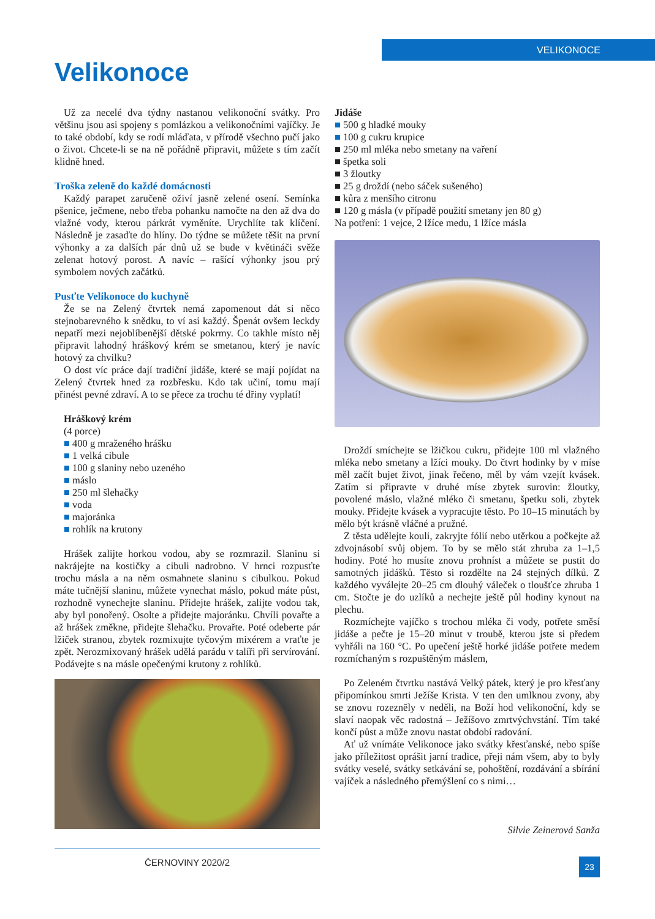VELIKONOCE
Velikonoce
Už za necelé dva týdny nastanou velikonoční svátky. Pro většinu jsou asi spojeny s pomlázkou a velikonočními vajíčky. Je to také období, kdy se rodí mláďata, v přírodě všechno pučí jako o život. Chcete-li se na ně pořádně připravit, můžete s tím začít klidně hned.
Troška zeleně do každé domácnosti
Každý parapet zaručeně oživí jasně zelené osení. Semínka pšenice, ječmene, nebo třeba pohanku namočte na den až dva do vlažné vody, kterou párkrát vyměníte. Urychlíte tak klíčení. Následně je zasaďte do hlíny. Do týdne se můžete těšit na první výhonky a za dalších pár dnů už se bude v květináči svěže zelenat hotový porost. A navíc – rašící výhonky jsou prý symbolem nových začátků.
Pusťte Velikonoce do kuchyně
Že se na Zelený čtvrtek nemá zapomenout dát si něco stejnobarevného k snědku, to ví asi každý. Špenát ovšem leckdy nepatří mezi nejoblíbenější dětské pokrmy. Co takhle místo něj připravit lahodný hráškový krém se smetanou, který je navíc hotový za chvilku?
O dost víc práce dají tradiční jidáše, které se mají pojídat na Zelený čtvrtek hned za rozbřesku. Kdo tak učiní, tomu mají přinést pevné zdraví. A to se přece za trochu té dřiny vyplatí!
Hráškový krém
(4 porce)
■ 400 g mraženého hrášku
■ 1 velká cibule
■ 100 g slaniny nebo uzeného
■ máslo
■ 250 ml šlehačky
■ voda
■ majoránka
■ rohlík na krutony
Hrášek zalijte horkou vodou, aby se rozmrazil. Slaninu si nakrájejte na kostičky a cibuli nadrobno. V hrnci rozpusťte trochu másla a na něm osmahnete slaninu s cibulkou. Pokud máte tučnější slaninu, můžete vynechat máslo, pokud máte půst, rozhodně vynechejte slaninu. Přidejte hrášek, zalijte vodou tak, aby byl ponořený. Osolte a přidejte majoránku. Chvíli povařte a až hrášek změkne, přidejte šlehačku. Provařte. Poté odeberte pár lžiček stranou, zbytek rozmixujte tyčovým mixérem a vraťte je zpět. Nerozmixovaný hrášek udělá parádu v talíři při servírování. Podávejte s na másle opečenými krutony z rohlíků.
Jidáše
■ 500 g hladké mouky
■ 100 g cukru krupice
■ 250 ml mléka nebo smetany na vaření
■ špetka soli
■ 3 žloutky
■ 25 g droždí (nebo sáček sušeného)
■ kůra z menšího citronu
■ 120 g másla (v případě použití smetany jen 80 g)
Na potření: 1 vejce, 2 lžíce medu, 1 lžíce másla
Droždí smíchejte se lžičkou cukru, přidejte 100 ml vlažného mléka nebo smetany a lžíci mouky. Do čtvrt hodinky by v míse měl začít bujet život, jinak řečeno, měl by vám vzejít kvásek. Zatím si připravte v druhé míse zbytek surovin: žloutky, povolené máslo, vlažné mléko či smetanu, špetku soli, zbytek mouky. Přidejte kvásek a vypracujte těsto. Po 10–15 minutách by mělo být krásně vláčné a pružné.
Z těsta udělejte kouli, zakryjte fólií nebo utěrkou a počkejte až zdvojnásobí svůj objem. To by se mělo stát zhruba za 1–1,5 hodiny. Poté ho musíte znovu prohníst a můžete se pustit do samotných jidášků. Těsto si rozdělte na 24 stejných dílků. Z každého vyválejte 20–25 cm dlouhý váleček o tloušťce zhruba 1 cm. Stočte je do uzlíků a nechejte ještě půl hodiny kynout na plechu.
Rozmíchejte vajíčko s trochou mléka či vody, potřete směsí jidáše a pečte je 15–20 minut v troubě, kterou jste si předem vyhřáli na 160 °C. Po upečení ještě horké jidáše potřete medem rozmíchaným s rozpuštěným máslem,
Po Zeleném čtvrtku nastává Velký pátek, který je pro křesťany připomínkou smrti Ježíše Krista. V ten den umlknou zvony, aby se znovu rozezněly v neděli, na Boží hod velikonoční, kdy se slaví naopak věc radostná – Ježíšovo zmrtvýchvstání. Tím také končí půst a může znovu nastat období radování.
Ať už vnímáte Velikonoce jako svátky křesťanské, nebo spíše jako příležitost oprášit jarní tradice, přeji nám všem, aby to byly svátky veselé, svátky setkávání se, pohoštění, rozdávání a sbírání vajíček a následného přemýšlení co s nimi…
Silvie Zeinerová Sanža
ČERNOVINY 2020/2
23